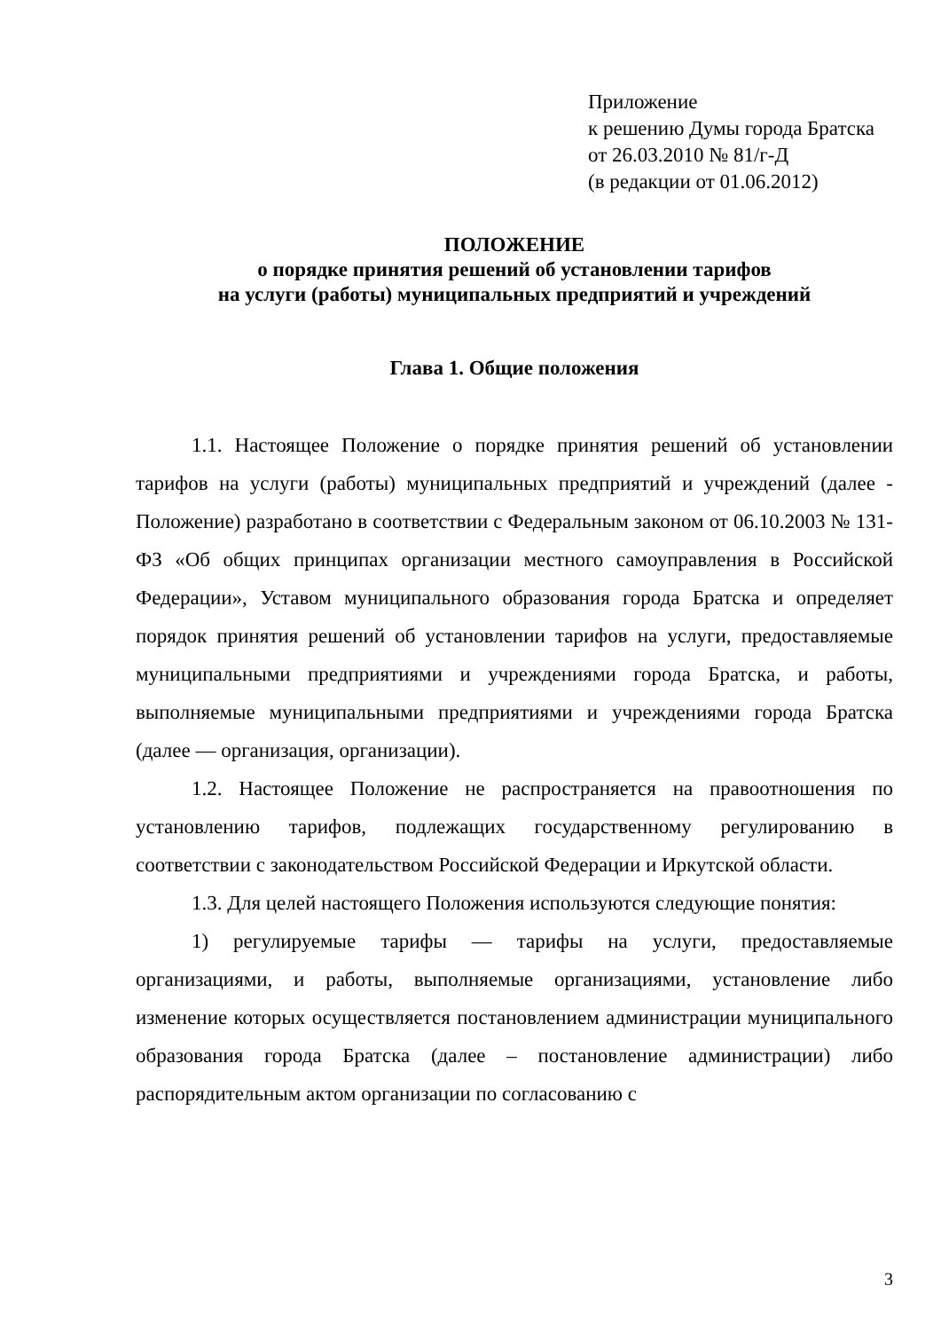Приложение
к решению Думы города Братска
от 26.03.2010 № 81/г-Д
(в редакции от 01.06.2012)
ПОЛОЖЕНИЕ
о порядке принятия решений об установлении тарифов
на услуги (работы) муниципальных предприятий и учреждений
Глава 1. Общие положения
1.1. Настоящее Положение о порядке принятия решений об установлении тарифов на услуги (работы) муниципальных предприятий и учреждений (далее - Положение) разработано в соответствии с Федеральным законом от 06.10.2003 № 131-ФЗ «Об общих принципах организации местного самоуправления в Российской Федерации», Уставом муниципального образования города Братска и определяет порядок принятия решений об установлении тарифов на услуги, предоставляемые муниципальными предприятиями и учреждениями города Братска, и работы, выполняемые муниципальными предприятиями и учреждениями города Братска (далее — организация, организации).
1.2. Настоящее Положение не распространяется на правоотношения по установлению тарифов, подлежащих государственному регулированию в соответствии с законодательством Российской Федерации и Иркутской области.
1.3. Для целей настоящего Положения используются следующие понятия:
1) регулируемые тарифы — тарифы на услуги, предоставляемые организациями, и работы, выполняемые организациями, установление либо изменение которых осуществляется постановлением администрации муниципального образования города Братска (далее – постановление администрации) либо распорядительным актом организации по согласованию с
3